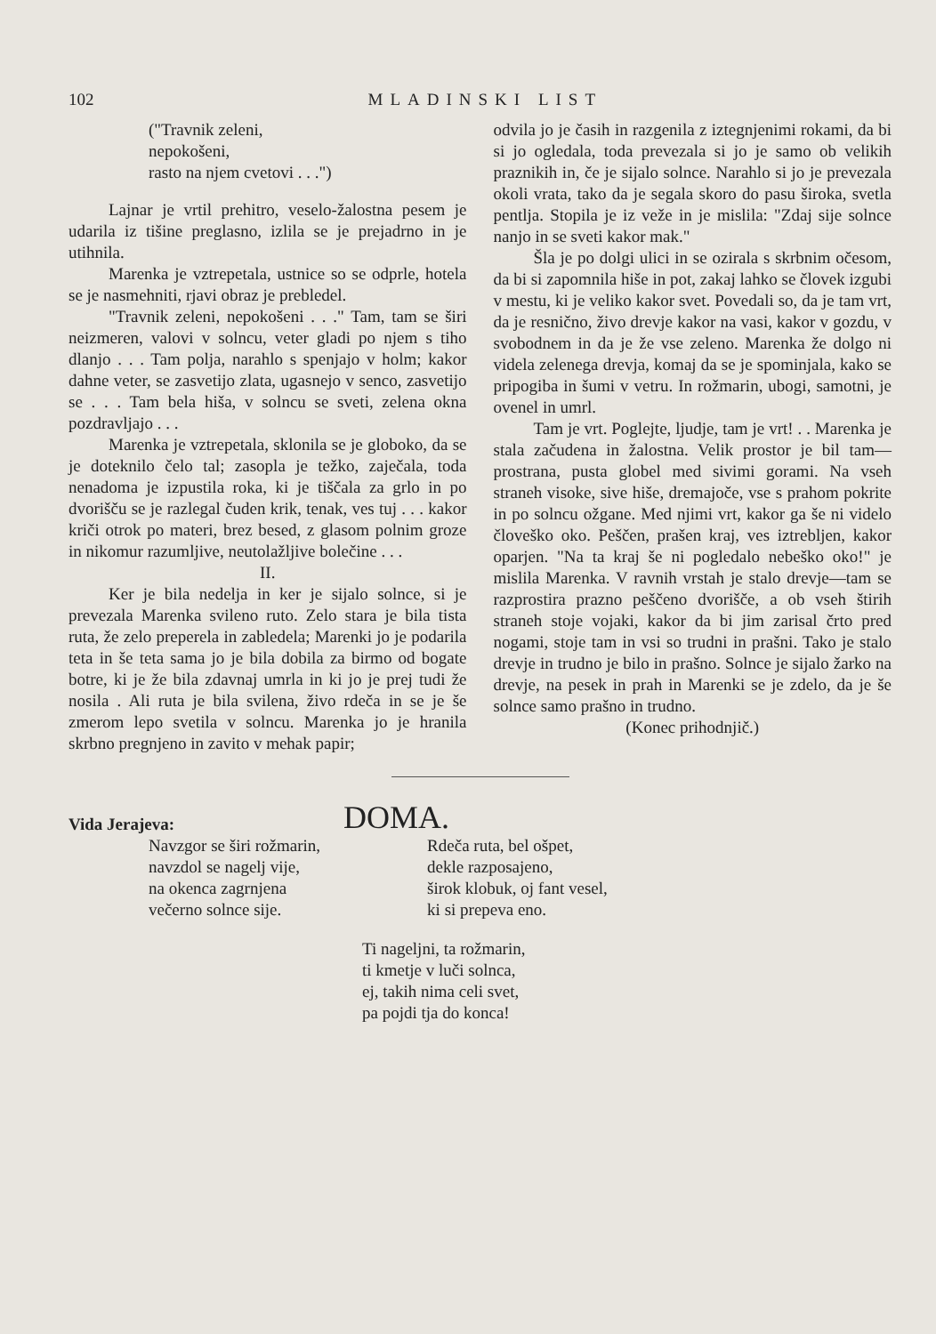102 MLADINSKI LIST
("Travnik zeleni,
nepokošeni,
rasto na njem cvetovi . . .")
Lajnar je vrtil prehitro, veselo-žalostna pesem je udarila iz tišine preglasno, izlila se je prejadrno in je utihnila.
Marenka je vztrepetala, ustnice so se odprle, hotela se je nasmehniti, rjavi obraz je prebledel.
"Travnik zeleni, nepokošeni . . ." Tam, tam se širi neizmeren, valovi v solncu, veter gladi po njem s tiho dlanjo . . . Tam polja, narahlo s spenjajo v holm; kakor dahne veter, se zasvetijo zlata, ugasnejo v senco, zasvetijo se . . . Tam bela hiša, v solncu se sveti, zelena okna pozdravljajo . . .
Marenka je vztrepetala, sklonila se je globoko, da se je doteknilo čelo tal; zasopla je težko, zaječala, toda nenadoma je izpustila roka, ki je tiščala za grlo in po dvorišču se je razlegal čuden krik, tenak, ves tuj . . . kakor kriči otrok po materi, brez besed, z glasom polnim groze in nikomur razumljive, neutolažljive bolečine . . .
II.
Ker je bila nedelja in ker je sijalo solnce, si je prevezala Marenka svileno ruto. Zelo stara je bila tista ruta, že zelo preperela in zabledela; Marenki jo je podarila teta in še teta sama jo je bila dobila za birmo od bogate botre, ki je že bila zdavnaj umrla in ki jo je prej tudi že nosila . Ali ruta je bila svilena, živo rdeča in se je še zmerom lepo svetila v solncu. Marenka jo je hranila skrbno pregnjeno in zavito v mehak papir;
odvila jo je časih in razgenila z iztegnjenimi rokami, da bi si jo ogledala, toda prevezala si jo je samo ob velikih praznikih in, če je sijalo solnce. Narahlo si jo je prevezala okoli vrata, tako da je segala skoro do pasu široka, svetla pentlja. Stopila je iz veže in je mislila: "Zdaj sije solnce nanjo in se sveti kakor mak."
Šla je po dolgi ulici in se ozirala s skrbnim očesom, da bi si zapomnila hiše in pot, zakaj lahko se človek izgubi v mestu, ki je veliko kakor svet. Povedali so, da je tam vrt, da je resnično, živo drevje kakor na vasi, kakor v gozdu, v svobodnem in da je že vse zeleno. Marenka že dolgo ni videla zelenega drevja, komaj da se je spominjala, kako se pripogiba in šumi v vetru. In rožmarin, ubogi, samotni, je ovenel in umrl.
Tam je vrt. Poglejte, ljudje, tam je vrt! . . Marenka je stala začudena in žalostna. Velik prostor je bil tam—prostrana, pusta globel med sivimi gorami. Na vseh straneh visoke, sive hiše, dremajoče, vse s prahom pokrite in po solncu ožgane. Med njimi vrt, kakor ga še ni videlo človeško oko. Peščen, prašen kraj, ves iztrebljen, kakor oparjen. "Na ta kraj še ni pogledalo nebeško oko!" je mislila Marenka. V ravnih vrstah je stalo drevje—tam se razprostira prazno peščeno dvorišče, a ob vseh štirih straneh stoje vojaki, kakor da bi jim zarisal črto pred nogami, stoje tam in vsi so trudni in prašni. Tako je stalo drevje in trudno je bilo in prašno. Solnce je sijalo žarko na drevje, na pesek in prah in Marenki se je zdelo, da je še solnce samo prašno in trudno.
(Konec prihodnjič.)
Vida Jerajeva: DOMA.
Navzgor se širi rožmarin,
navzdol se nagelj vije,
na okenca zagrnjena
večerno solnce sije.
Rdeča ruta, bel ošpet,
dekle razposajeno,
širok klobuk, oj fant vesel,
ki si prepeva eno.
Ti nageljni, ta rožmarin,
ti kmetje v luči solnca,
ej, takih nima celi svet,
pa pojdi tja do konca!